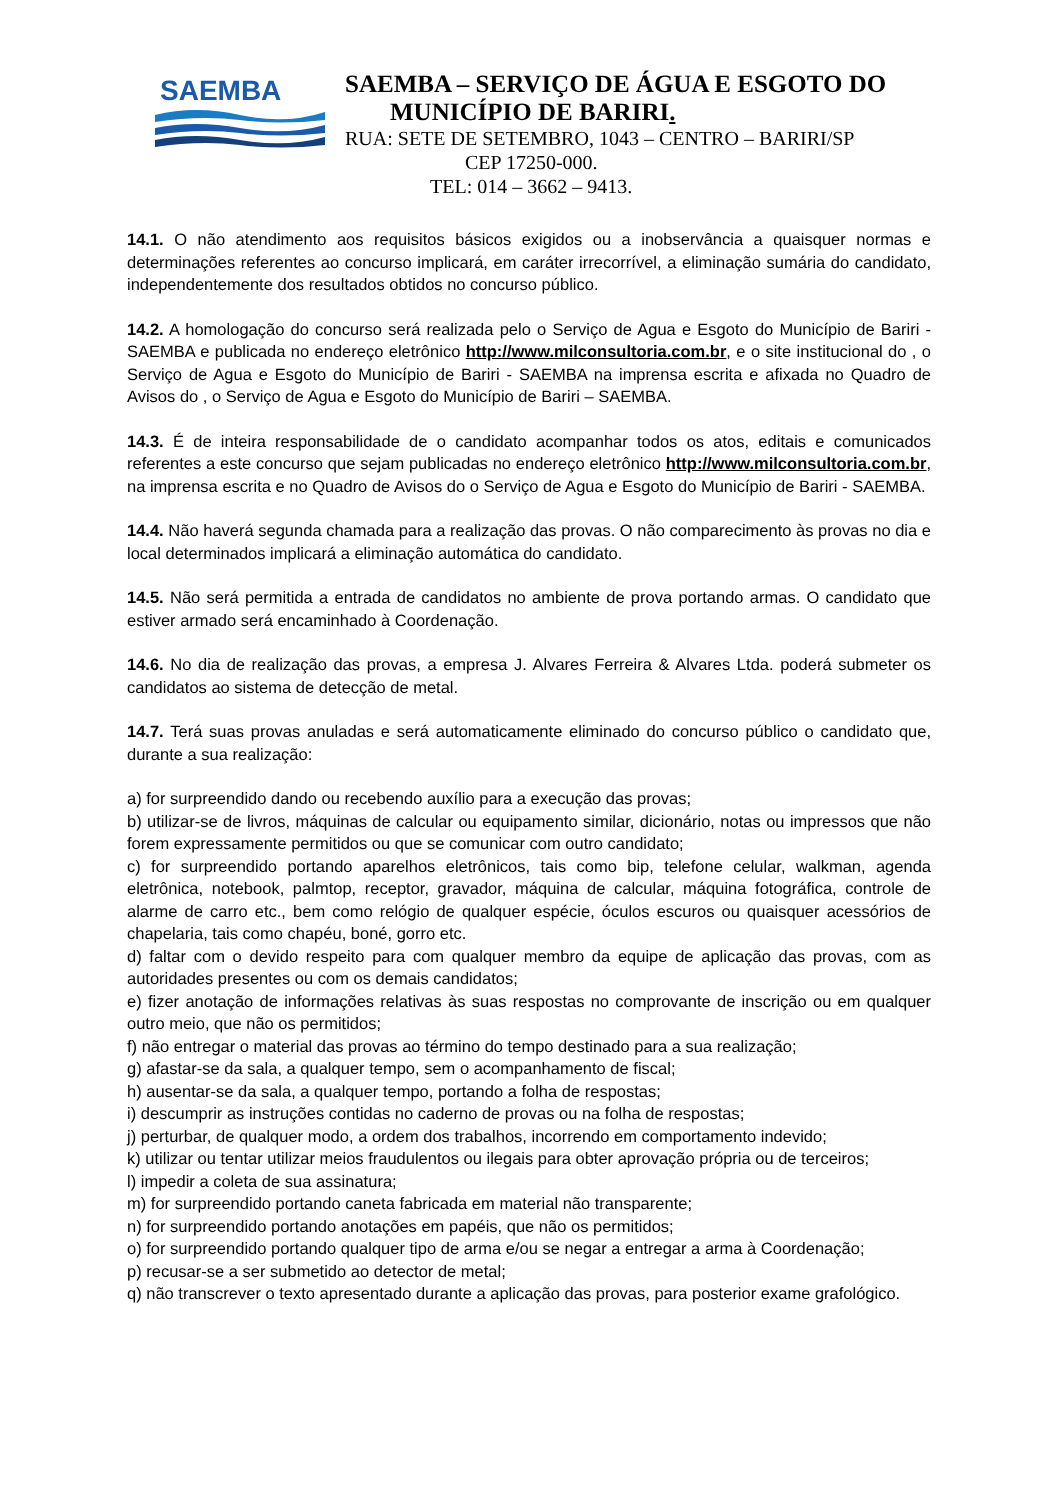SAEMBA
SAEMBA – SERVIÇO DE ÁGUA E ESGOTO DO
MUNICÍPIO DE BARIRI.
RUA: SETE DE SETEMBRO, 1043 – CENTRO – BARIRI/SP
CEP 17250-000.
TEL: 014 – 3662 – 9413.
14.1. O não atendimento aos requisitos básicos exigidos ou a inobservância a quaisquer normas e determinações referentes ao concurso implicará, em caráter irrecorrível, a eliminação sumária do candidato, independentemente dos resultados obtidos no concurso público.
14.2. A homologação do concurso será realizada pelo o Serviço de Agua e Esgoto do Município de Bariri - SAEMBA e publicada no endereço eletrônico http://www.milconsultoria.com.br, e o site institucional do , o Serviço de Agua e Esgoto do Município de Bariri - SAEMBA na imprensa escrita e afixada no Quadro de Avisos do , o Serviço de Agua e Esgoto do Município de Bariri – SAEMBA.
14.3. É de inteira responsabilidade de o candidato acompanhar todos os atos, editais e comunicados referentes a este concurso que sejam publicadas no endereço eletrônico http://www.milconsultoria.com.br, na imprensa escrita e no Quadro de Avisos do o Serviço de Agua e Esgoto do Município de Bariri - SAEMBA.
14.4. Não haverá segunda chamada para a realização das provas. O não comparecimento às provas no dia e local determinados implicará a eliminação automática do candidato.
14.5. Não será permitida a entrada de candidatos no ambiente de prova portando armas. O candidato que estiver armado será encaminhado à Coordenação.
14.6. No dia de realização das provas, a empresa J. Alvares Ferreira & Alvares Ltda. poderá submeter os candidatos ao sistema de detecção de metal.
14.7. Terá suas provas anuladas e será automaticamente eliminado do concurso público o candidato que, durante a sua realização:
a) for surpreendido dando ou recebendo auxílio para a execução das provas;
b) utilizar-se de livros, máquinas de calcular ou equipamento similar, dicionário, notas ou impressos que não forem expressamente permitidos ou que se comunicar com outro candidato;
c) for surpreendido portando aparelhos eletrônicos, tais como bip, telefone celular, walkman, agenda eletrônica, notebook, palmtop, receptor, gravador, máquina de calcular, máquina fotográfica, controle de alarme de carro etc., bem como relógio de qualquer espécie, óculos escuros ou quaisquer acessórios de chapelaria, tais como chapéu, boné, gorro etc.
d) faltar com o devido respeito para com qualquer membro da equipe de aplicação das provas, com as autoridades presentes ou com os demais candidatos;
e) fizer anotação de informações relativas às suas respostas no comprovante de inscrição ou em qualquer outro meio, que não os permitidos;
f) não entregar o material das provas ao término do tempo destinado para a sua realização;
g) afastar-se da sala, a qualquer tempo, sem o acompanhamento de fiscal;
h) ausentar-se da sala, a qualquer tempo, portando a folha de respostas;
i) descumprir as instruções contidas no caderno de provas ou na folha de respostas;
j) perturbar, de qualquer modo, a ordem dos trabalhos, incorrendo em comportamento indevido;
k) utilizar ou tentar utilizar meios fraudulentos ou ilegais para obter aprovação própria ou de terceiros;
l) impedir a coleta de sua assinatura;
m) for surpreendido portando caneta fabricada em material não transparente;
n) for surpreendido portando anotações em papéis, que não os permitidos;
o) for surpreendido portando qualquer tipo de arma e/ou se negar a entregar a arma à Coordenação;
p) recusar-se a ser submetido ao detector de metal;
q) não transcrever o texto apresentado durante a aplicação das provas, para posterior exame grafológico.